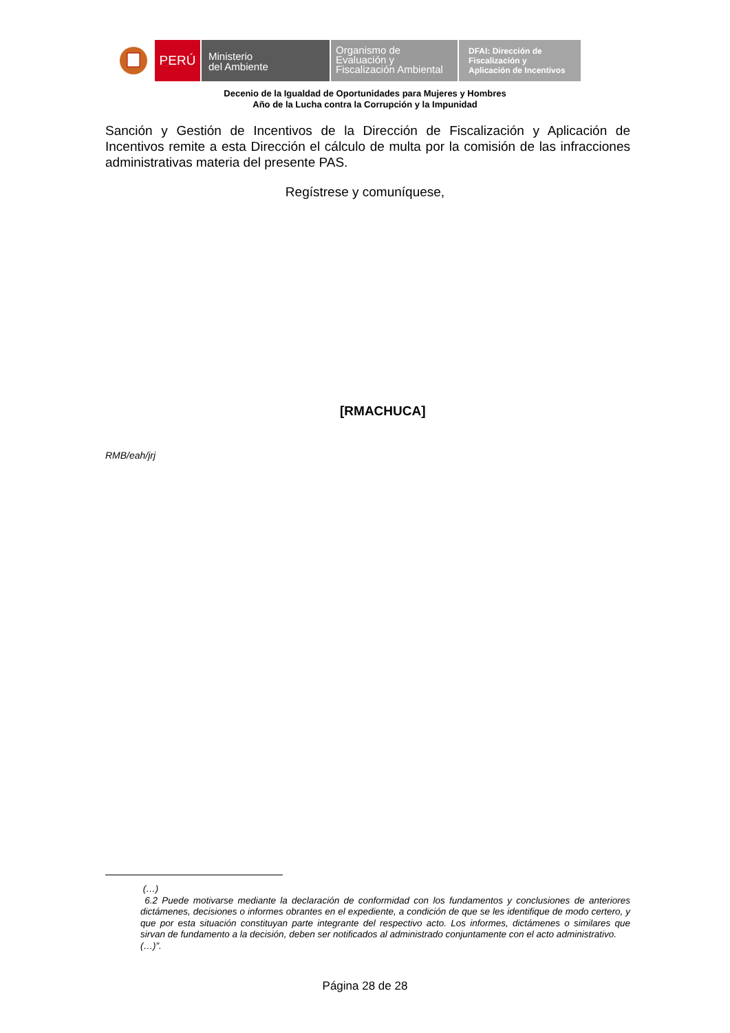PERÚ
Ministerio
del Ambiente
Organismo de
Evaluación y
Fiscalización Ambiental
DFAI: Dirección de
Fiscalización y
Aplicación de Incentivos
Decenio de la Igualdad de Oportunidades para Mujeres y Hombres
Año de la Lucha contra la Corrupción y la Impunidad
Sanción y Gestión de Incentivos de la Dirección de Fiscalización y Aplicación de Incentivos remite a esta Dirección el cálculo de multa por la comisión de las infracciones administrativas materia del presente PAS.
Regístrese y comuníquese,
[RMACHUCA]
RMB/eah/jrj
(…)
6.2 Puede motivarse mediante la declaración de conformidad con los fundamentos y conclusiones de anteriores dictámenes, decisiones o informes obrantes en el expediente, a condición de que se les identifique de modo certero, y que por esta situación constituyan parte integrante del respectivo acto. Los informes, dictámenes o similares que sirvan de fundamento a la decisión, deben ser notificados al administrado conjuntamente con el acto administrativo.
(…)”.
Página 28 de 28